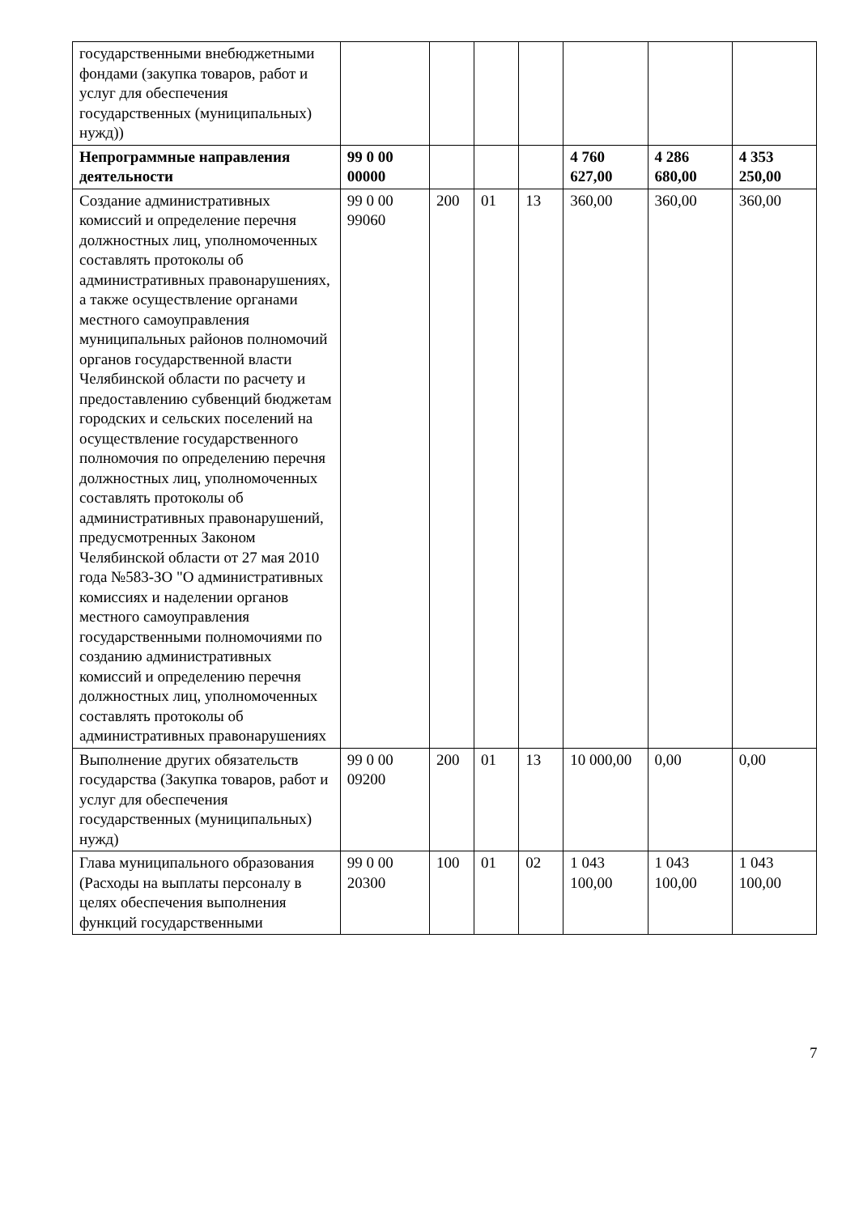| государственными внебюджетными фондами (закупка товаров, работ и услуг для обеспечения государственных (муниципальных) нужд)) | | | | | | | |
| Непрограммные направления деятельности | 99 0 00 00000 | | | | 4 760 627,00 | 4 286 680,00 | 4 353 250,00 |
| Создание административных комиссий и определение перечня должностных лиц, уполномоченных составлять протоколы об административных правонарушениях, а также осуществление органами местного самоуправления муниципальных районов полномочий органов государственной власти Челябинской области по расчету и предоставлению субвенций бюджетам городских и сельских поселений на осуществление государственного полномочия по определению перечня должностных лиц, уполномоченных составлять протоколы об административных правонарушений, предусмотренных Законом Челябинской области от 27 мая 2010 года №583-ЗО "О административных комиссиях и наделении органов местного самоуправления государственными полномочиями по созданию административных комиссий и определению перечня должностных лиц, уполномоченных составлять протоколы об административных правонарушениях | 99 0 00 99060 | 200 | 01 | 13 | 360,00 | 360,00 | 360,00 |
| Выполнение других обязательств государства (Закупка товаров, работ и услуг для обеспечения государственных (муниципальных) нужд) | 99 0 00 09200 | 200 | 01 | 13 | 10 000,00 | 0,00 | 0,00 |
| Глава муниципального образования (Расходы на выплаты персоналу в целях обеспечения выполнения функций государственными | 99 0 00 20300 | 100 | 01 | 02 | 1 043 100,00 | 1 043 100,00 | 1 043 100,00 |
7